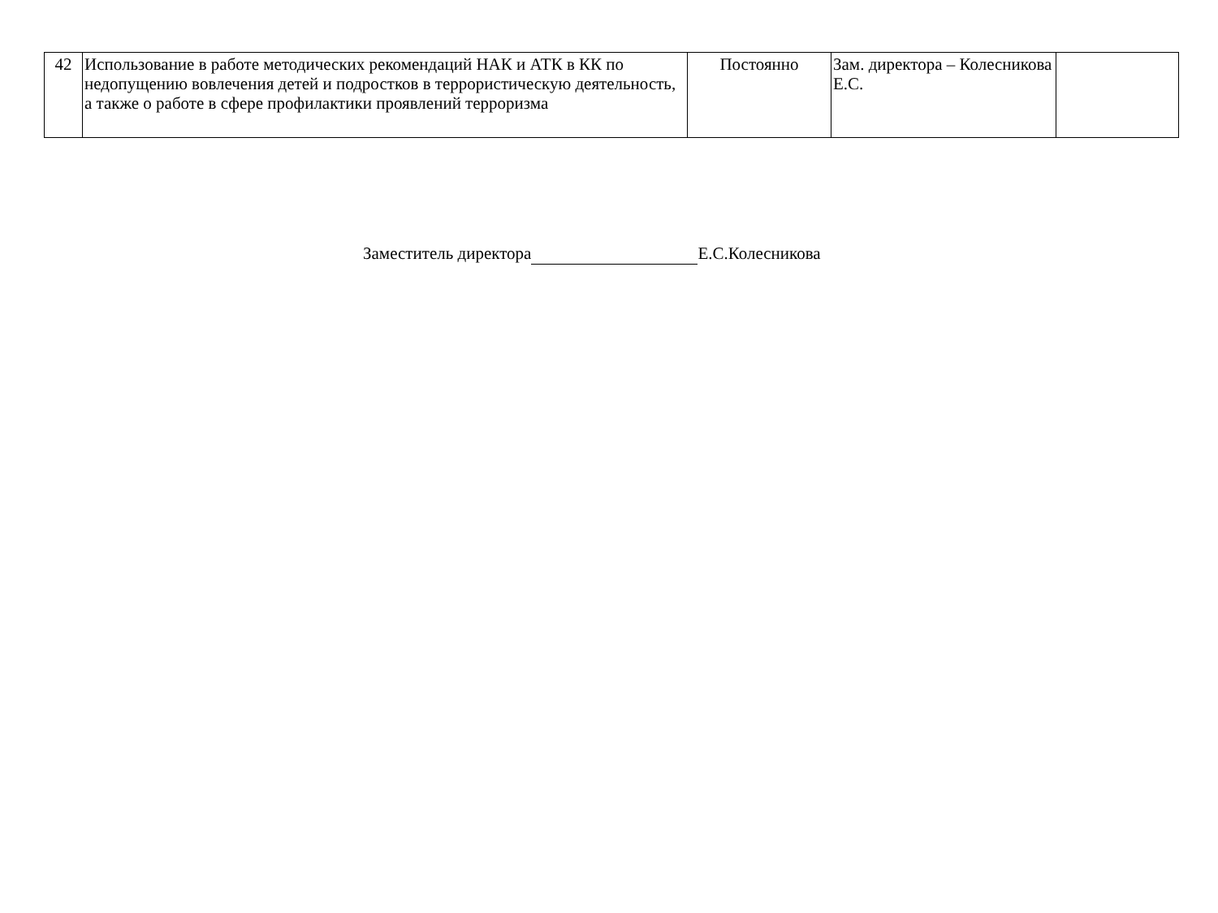| 42 | Использование в работе методических рекомендаций НАК и АТК в КК по недопущению вовлечения детей и подростков в террористическую деятельность, а также о работе в сфере профилактики проявлений терроризма | Постоянно | Зам. директора – Колесникова Е.С. | |
Заместитель директора Е.С.Колесникова